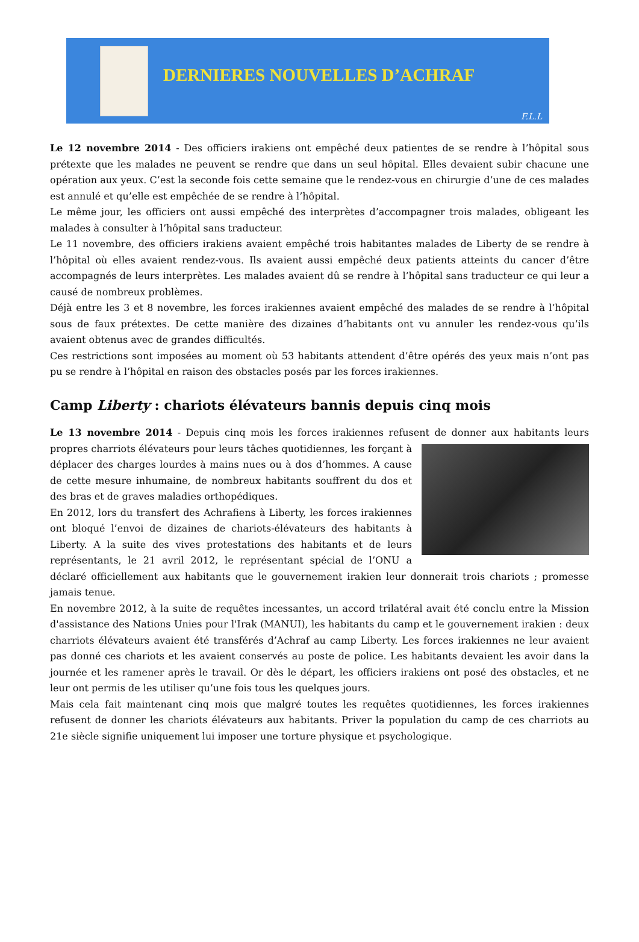DERNIERES NOUVELLES D’ACHRAF
F.L.L
Le 12 novembre 2014 - Des officiers irakiens ont empêché deux patientes de se rendre à l’hôpital sous prétexte que les malades ne peuvent se rendre que dans un seul hôpital. Elles devaient subir chacune une opération aux yeux. C’est la seconde fois cette semaine que le rendez-vous en chirurgie d’une de ces malades est annulé et qu’elle est empêchée de se rendre à l’hôpital.
Le même jour, les officiers ont aussi empêché des interprètes d’accompagner trois malades, obligeant les malades à consulter à l’hôpital sans traducteur.
Le 11 novembre, des officiers irakiens avaient empêché trois habitantes malades de Liberty de se rendre à l’hôpital où elles avaient rendez-vous. Ils avaient aussi empêché deux patients atteints du cancer d’être accompagnés de leurs interprètes. Les malades avaient dû se rendre à l’hôpital sans traducteur ce qui leur a causé de nombreux problèmes.
Déjà entre les 3 et 8 novembre, les forces irakiennes avaient empêché des malades de se rendre à l’hôpital sous de faux prétextes. De cette manière des dizaines d’habitants ont vu annuler les rendez-vous qu’ils avaient obtenus avec de grandes difficultés.
Ces restrictions sont imposées au moment où 53 habitants attendent d’être opérés des yeux mais n’ont pas pu se rendre à l’hôpital en raison des obstacles posés par les forces irakiennes.
Camp Liberty : chariots élévateurs bannis depuis cinq mois
Le 13 novembre 2014 - Depuis cinq mois les forces irakiennes refusent de donner aux habitants leurs propres charriots élévateurs pour leurs tâches quotidiennes, les forçant à déplacer des charges lourdes à mains nues ou à dos d’hommes. A cause de cette mesure inhumaine, de nombreux habitants souffrent du dos et des bras et de graves maladies orthopédiques.
En 2012, lors du transfert des Achrafiens à Liberty, les forces irakiennes ont bloqué l’envoi de dizaines de chariots-élévateurs des habitants à Liberty. A la suite des vives protestations des habitants et de leurs représentants, le 21 avril 2012, le représentant spécial de l’ONU a déclaré officiellement aux habitants que le gouvernement irakien leur donnerait trois chariots ; promesse jamais tenue.
En novembre 2012, à la suite de requêtes incessantes, un accord trilatéral avait été conclu entre la Mission d'assistance des Nations Unies pour l'Irak (MANUI), les habitants du camp et le gouvernement irakien : deux charriots élévateurs avaient été transférés d’Achraf au camp Liberty. Les forces irakiennes ne leur avaient pas donné ces chariots et les avaient conservés au poste de police. Les habitants devaient les avoir dans la journée et les ramener après le travail. Or dès le départ, les officiers irakiens ont posé des obstacles, et ne leur ont permis de les utiliser qu’une fois tous les quelques jours.
Mais cela fait maintenant cinq mois que malgré toutes les requêtes quotidiennes, les forces irakiennes refusent de donner les chariots élévateurs aux habitants. Priver la population du camp de ces charriots au 21e siècle signifie uniquement lui imposer une torture physique et psychologique.